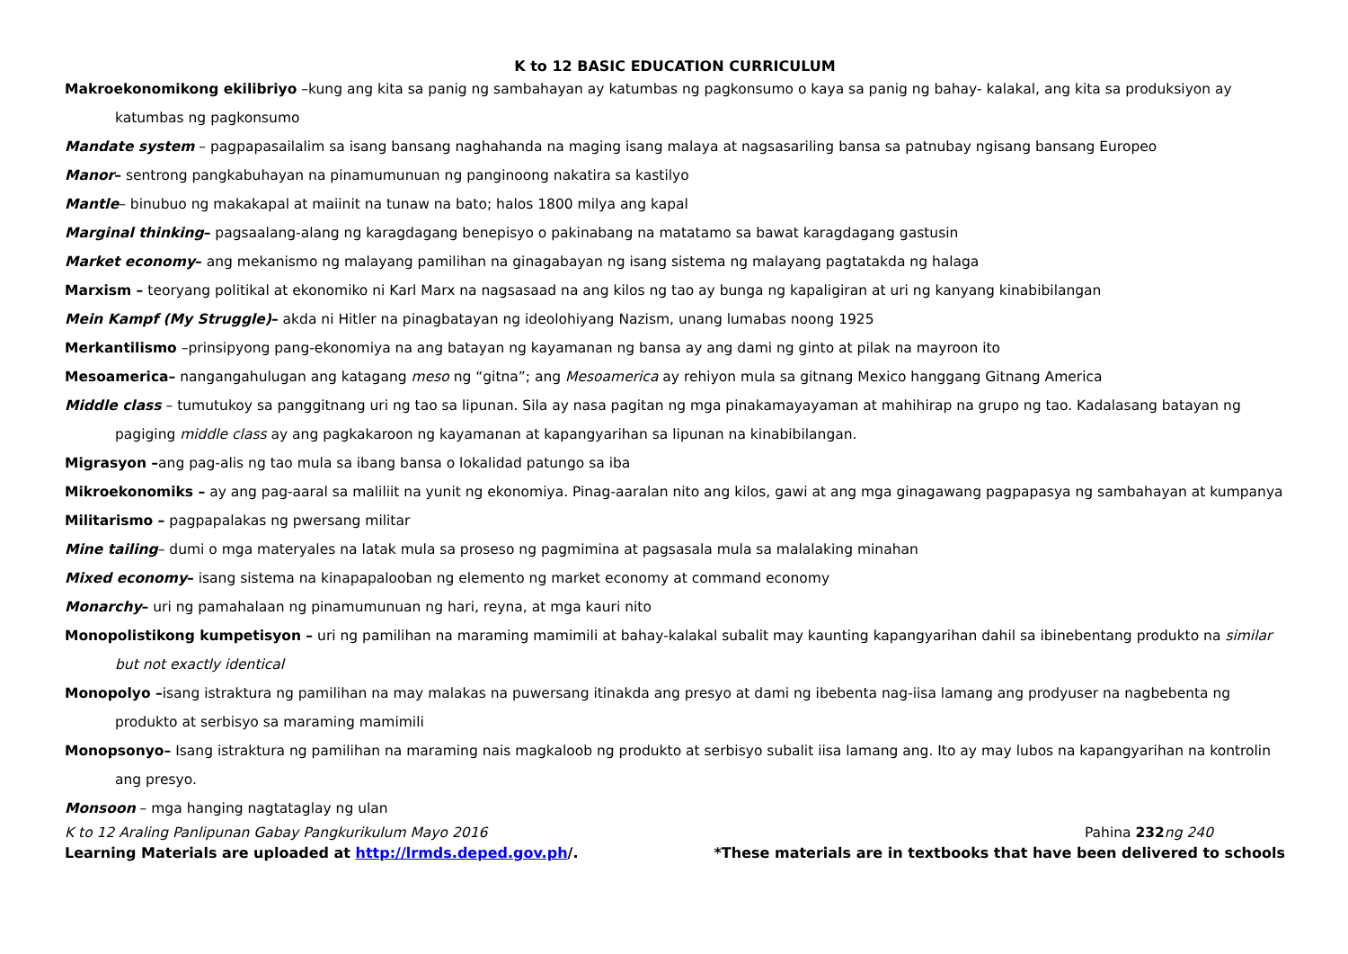K to 12 BASIC EDUCATION CURRICULUM
Makroekonomikong ekilibriyo –kung ang kita sa panig ng sambahayan ay katumbas ng pagkonsumo o kaya sa panig ng bahay- kalakal, ang kita sa produksiyon ay katumbas ng pagkonsumo
Mandate system – pagpapasailalim sa isang bansang naghahanda na maging isang malaya at nagsasariling bansa sa patnubay ngisang bansang Europeo
Manor– sentrong pangkabuhayan na pinamumunuan ng panginoong nakatira sa kastilyo
Mantle– binubuo ng makakapal at maiinit na tunaw na bato; halos 1800 milya ang kapal
Marginal thinking– pagsaalang-alang ng karagdagang benepisyo o pakinabang na matatamo sa bawat karagdagang gastusin
Market economy– ang mekanismo ng malayang pamilihan na ginagabayan ng isang sistema ng malayang pagtatakda ng halaga
Marxism – teoryang politikal at ekonomiko ni Karl Marx na nagsasaad na ang kilos ng tao ay bunga ng kapaligiran at uri ng kanyang kinabibilangan
Mein Kampf (My Struggle)– akda ni Hitler na pinagbatayan ng ideolohiyang Nazism, unang lumabas noong 1925
Merkantilismo –prinsipyong pang-ekonomiya na ang batayan ng kayamanan ng bansa ay ang dami ng ginto at pilak na mayroon ito
Mesoamerica– nangangahulugan ang katagang meso ng “gitna”; ang Mesoamerica ay rehiyon mula sa gitnang Mexico hanggang Gitnang America
Middle class – tumutukoy sa panggitnang uri ng tao sa lipunan. Sila ay nasa pagitan ng mga pinakamayayaman at mahihirap na grupo ng tao. Kadalasang batayan ng pagiging middle class ay ang pagkakaroon ng kayamanan at kapangyarihan sa lipunan na kinabibilangan.
Migrasyon –ang pag-alis ng tao mula sa ibang bansa o lokalidad patungo sa iba
Mikroekonomiks – ay ang pag-aaral sa maliliit na yunit ng ekonomiya. Pinag-aaralan nito ang kilos, gawi at ang mga ginagawang pagpapasya ng sambahayan at kumpanya
Militarismo – pagpapalakas ng pwersang militar
Mine tailing– dumi o mga materyales na latak mula sa proseso ng pagmimina at pagsasala mula sa malalaking minahan
Mixed economy– isang sistema na kinapapalooban ng elemento ng market economy at command economy
Monarchy– uri ng pamahalaan ng pinamumunuan ng hari, reyna, at mga kauri nito
Monopolistikong kumpetisyon – uri ng pamilihan na maraming mamimili at bahay-kalakal subalit may kaunting kapangyarihan dahil sa ibinebentang produkto na similar but not exactly identical
Monopolyo –isang istraktura ng pamilihan na may malakas na puwersang itinakda ang presyo at dami ng ibebenta nag-iisa lamang ang prodyuser na nagbebenta ng produkto at serbisyo sa maraming mamimili
Monopsonyo– Isang istraktura ng pamilihan na maraming nais magkaloob ng produkto at serbisyo subalit iisa lamang ang. Ito ay may lubos na kapangyarihan na kontrolin ang presyo.
Monsoon – mga hanging nagtataglay ng ulan
K to 12 Araling Panlipunan Gabay Pangkurikulum Mayo 2016 Pahina 232ng 240
Learning Materials are uploaded at http://lrmds.deped.gov.ph/. *These materials are in textbooks that have been delivered to schools